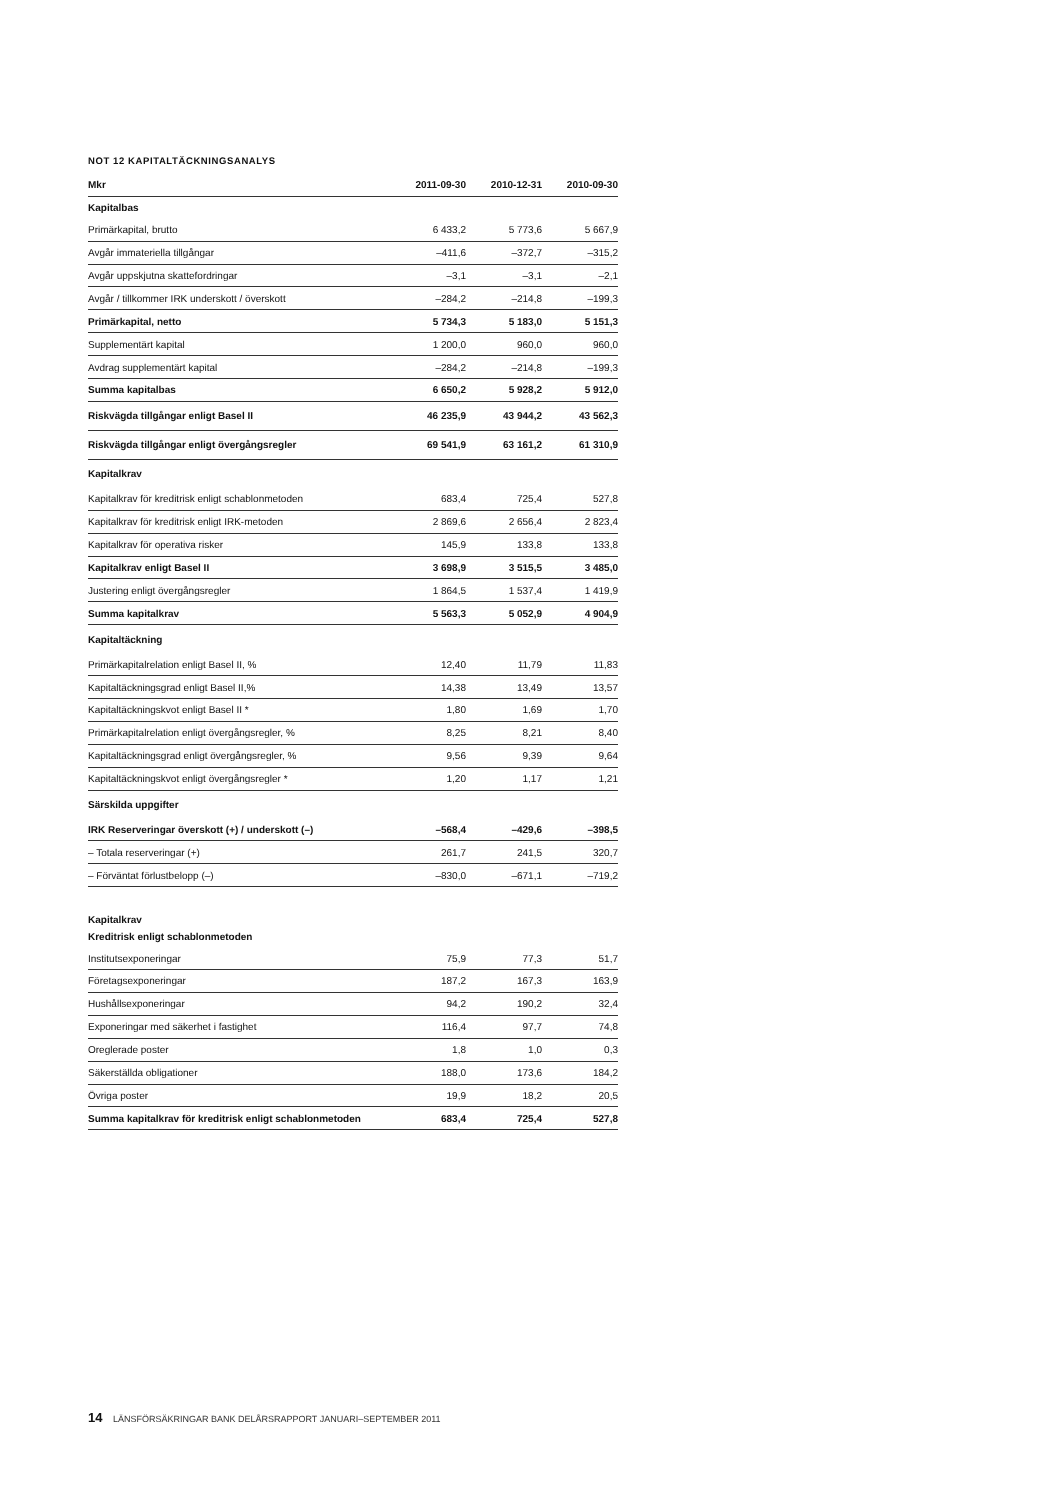NOT 12 KAPITALTÄCKNINGSANALYS
| Mkr | 2011-09-30 | 2010-12-31 | 2010-09-30 |
| --- | --- | --- | --- |
| Kapitalbas | | | |
| Primärkapital, brutto | 6 433,2 | 5 773,6 | 5 667,9 |
| Avgår immateriella tillgångar | –411,6 | –372,7 | –315,2 |
| Avgår uppskjutna skattefordringar | –3,1 | –3,1 | –2,1 |
| Avgår / tillkommer IRK underskott / överskott | –284,2 | –214,8 | –199,3 |
| Primärkapital, netto | 5 734,3 | 5 183,0 | 5 151,3 |
| Supplementärt kapital | 1 200,0 | 960,0 | 960,0 |
| Avdrag supplementärt kapital | –284,2 | –214,8 | –199,3 |
| Summa kapitalbas | 6 650,2 | 5 928,2 | 5 912,0 |
| Riskvägda tillgångar enligt Basel II | 46 235,9 | 43 944,2 | 43 562,3 |
| Riskvägda tillgångar enligt övergångsregler | 69 541,9 | 63 161,2 | 61 310,9 |
| Kapitalkrav | | | |
| Kapitalkrav för kreditrisk enligt schablonmetoden | 683,4 | 725,4 | 527,8 |
| Kapitalkrav för kreditrisk enligt IRK-metoden | 2 869,6 | 2 656,4 | 2 823,4 |
| Kapitalkrav för operativa risker | 145,9 | 133,8 | 133,8 |
| Kapitalkrav enligt Basel II | 3 698,9 | 3 515,5 | 3 485,0 |
| Justering enligt övergångsregler | 1 864,5 | 1 537,4 | 1 419,9 |
| Summa kapitalkrav | 5 563,3 | 5 052,9 | 4 904,9 |
| Kapitaltäckning | | | |
| Primärkapitalrelation enligt Basel II, % | 12,40 | 11,79 | 11,83 |
| Kapitaltäckningsgrad enligt Basel II,% | 14,38 | 13,49 | 13,57 |
| Kapitaltäckningskvot enligt Basel II * | 1,80 | 1,69 | 1,70 |
| Primärkapitalrelation enligt övergångsregler, % | 8,25 | 8,21 | 8,40 |
| Kapitaltäckningsgrad enligt övergångsregler, % | 9,56 | 9,39 | 9,64 |
| Kapitaltäckningskvot enligt övergångsregler * | 1,20 | 1,17 | 1,21 |
| Särskilda uppgifter | | | |
| IRK Reserveringar överskott (+) / underskott (–) | –568,4 | –429,6 | –398,5 |
| – Totala reserveringar (+) | 261,7 | 241,5 | 320,7 |
| – Förväntat förlustbelopp (–) | –830,0 | –671,1 | –719,2 |
| Kapitalkrav | | | |
| Kreditrisk enligt schablonmetoden | | | |
| Institutsexponeringar | 75,9 | 77,3 | 51,7 |
| Företagsexponeringar | 187,2 | 167,3 | 163,9 |
| Hushållsexponeringar | 94,2 | 190,2 | 32,4 |
| Exponeringar med säkerhet i fastighet | 116,4 | 97,7 | 74,8 |
| Oreglerade poster | 1,8 | 1,0 | 0,3 |
| Säkerställda obligationer | 188,0 | 173,6 | 184,2 |
| Övriga poster | 19,9 | 18,2 | 20,5 |
| Summa kapitalkrav för kreditrisk enligt schablonmetoden | 683,4 | 725,4 | 527,8 |
14 LÄNSFÖRSÄKRINGAR BANK DELÅRSRAPPORT JANUARI–SEPTEMBER 2011